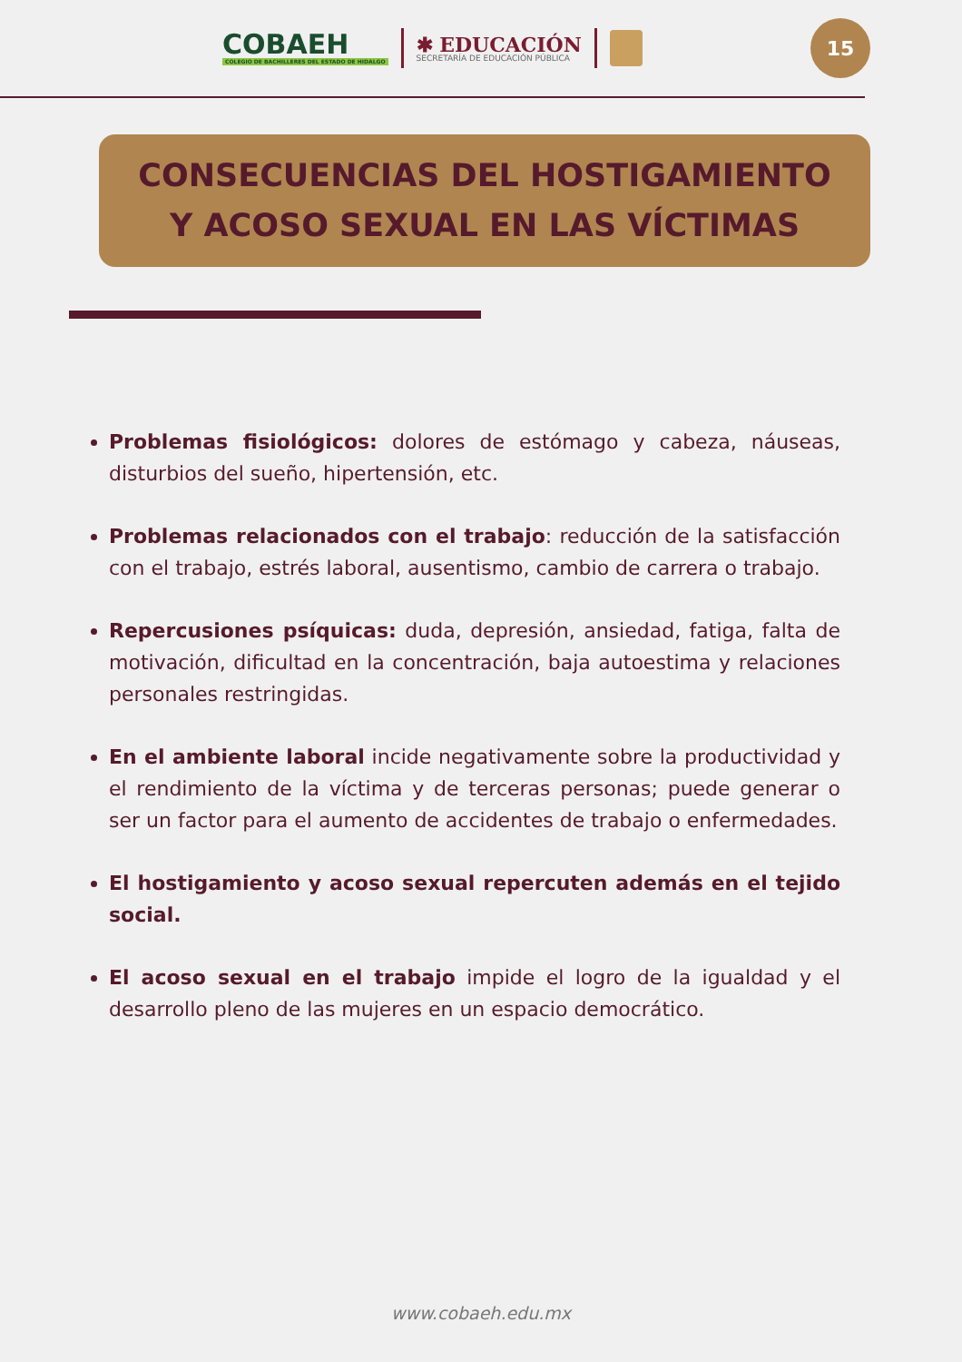COBAEH
COLEGIO DE BACHILLERES DEL ESTADO DE HIDALGO
✱ EDUCACIÓN
SECRETARÍA DE EDUCACIÓN PÚBLICA
15
CONSECUENCIAS DEL HOSTIGAMIENTO
Y ACOSO SEXUAL EN LAS VÍCTIMAS
Problemas fisiológicos: dolores de estómago y cabeza, náuseas, disturbios del sueño, hipertensión, etc.
Problemas relacionados con el trabajo: reducción de la satisfacción con el trabajo, estrés laboral, ausentismo, cambio de carrera o trabajo.
Repercusiones psíquicas: duda, depresión, ansiedad, fatiga, falta de motivación, dificultad en la concentración, baja autoestima y relaciones personales restringidas.
En el ambiente laboral incide negativamente sobre la productividad y el rendimiento de la víctima y de terceras personas; puede generar o ser un factor para el aumento de accidentes de trabajo o enfermedades.
El hostigamiento y acoso sexual repercuten además en el tejido social.
El acoso sexual en el trabajo impide el logro de la igualdad y el desarrollo pleno de las mujeres en un espacio democrático.
www.cobaeh.edu.mx